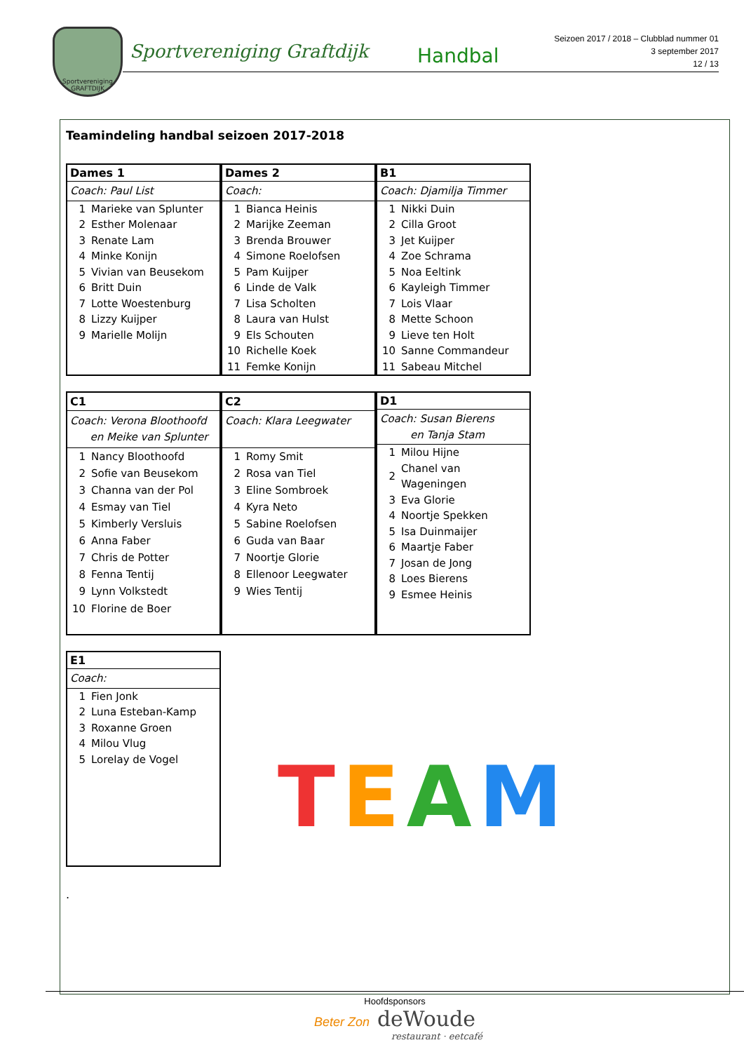Sportvereniging GRAFTDIJK
Sportvereniging Graftdijk Handbal
Seizoen 2017 / 2018 – Clubblad nummer 01
3 september 2017
12 / 13
Teamindeling handbal seizoen 2017-2018
| Dames 1 | |
| --- | --- |
| Coach: Paul List | |
| 1 | Marieke van Splunter |
| 2 | Esther Molenaar |
| 3 | Renate Lam |
| 4 | Minke Konijn |
| 5 | Vivian van Beusekom |
| 6 | Britt Duin |
| 7 | Lotte Woestenburg |
| 8 | Lizzy Kuijper |
| 9 | Marielle Molijn |
| Dames 2 | |
| --- | --- |
| Coach: | |
| 1 | Bianca Heinis |
| 2 | Marijke Zeeman |
| 3 | Brenda Brouwer |
| 4 | Simone Roelofsen |
| 5 | Pam Kuijper |
| 6 | Linde de Valk |
| 7 | Lisa Scholten |
| 8 | Laura van Hulst |
| 9 | Els Schouten |
| 10 | Richelle Koek |
| 11 | Femke Konijn |
| B1 | |
| --- | --- |
| Coach: Djamilja Timmer | |
| 1 | Nikki Duin |
| 2 | Cilla Groot |
| 3 | Jet Kuijper |
| 4 | Zoe Schrama |
| 5 | Noa Eeltink |
| 6 | Kayleigh Timmer |
| 7 | Lois Vlaar |
| 8 | Mette Schoon |
| 9 | Lieve ten Holt |
| 10 | Sanne Commandeur |
| 11 | Sabeau Mitchel |
| C1 | |
| --- | --- |
| Coach: Verona Bloothoofd en Meike van Splunter | |
| 1 | Nancy Bloothoofd |
| 2 | Sofie van Beusekom |
| 3 | Channa van der Pol |
| 4 | Esmay van Tiel |
| 5 | Kimberly Versluis |
| 6 | Anna Faber |
| 7 | Chris de Potter |
| 8 | Fenna Tentij |
| 9 | Lynn Volkstedt |
| 10 | Florine de Boer |
| C2 | |
| --- | --- |
| Coach: Klara Leegwater | |
| 1 | Romy Smit |
| 2 | Rosa van Tiel |
| 3 | Eline Sombroek |
| 4 | Kyra Neto |
| 5 | Sabine Roelofsen |
| 6 | Guda van Baar |
| 7 | Noortje Glorie |
| 8 | Ellenoor Leegwater |
| 9 | Wies Tentij |
| D1 | |
| --- | --- |
| Coach: Susan Bierens en Tanja Stam | |
| 1 | Milou Hijne |
| 2 | Chanel van Wageningen |
| 3 | Eva Glorie |
| 4 | Noortje Spekken |
| 5 | Isa Duinmaijer |
| 6 | Maartje Faber |
| 7 | Josan de Jong |
| 8 | Loes Bierens |
| 9 | Esmee Heinis |
| E1 | |
| --- | --- |
| Coach: | |
| 1 | Fien Jonk |
| 2 | Luna Esteban-Kamp |
| 3 | Roxanne Groen |
| 4 | Milou Vlug |
| 5 | Lorelay de Vogel |
.
TEAM
Hoofdsponsors
Beter Zon deWoude
restaurant · eetcafé